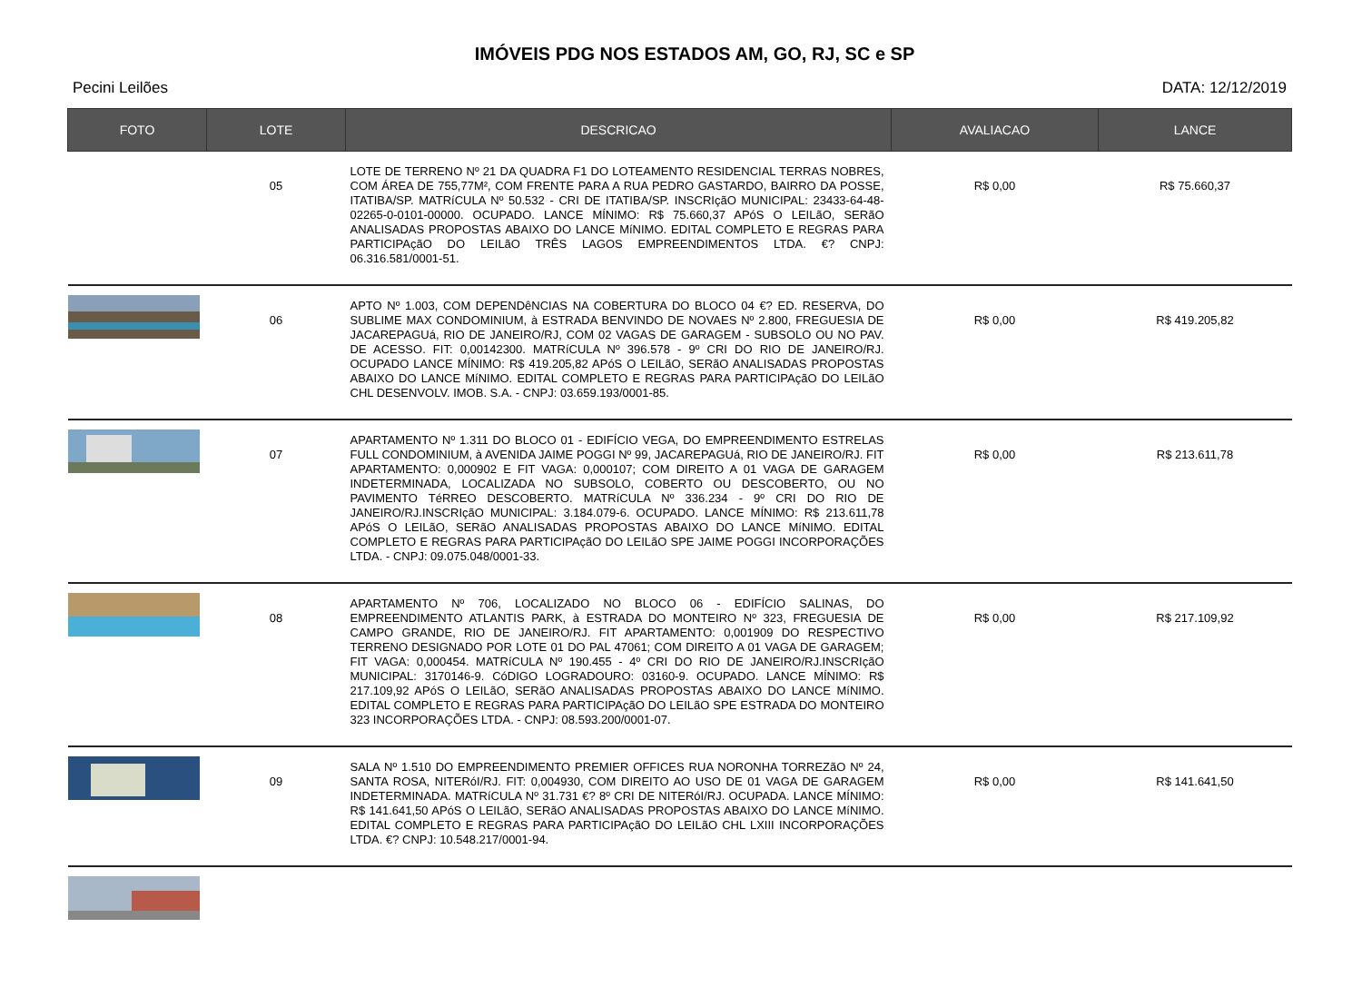IMÓVEIS PDG NOS ESTADOS AM, GO, RJ, SC e SP
Pecini Leilões DATA: 12/12/2019
| FOTO | LOTE | DESCRICAO | AVALIACAO | LANCE |
| --- | --- | --- | --- | --- |
| | 05 | LOTE DE TERRENO Nº 21 DA QUADRA F1 DO LOTEAMENTO RESIDENCIAL TERRAS NOBRES, COM ÁREA DE 755,77M², COM FRENTE PARA A RUA PEDRO GASTARDO, BAIRRO DA POSSE, ITATIBA/SP. MATRíCULA Nº 50.532 - CRI DE ITATIBA/SP. INSCRIçãO MUNICIPAL: 23433-64-48-02265-0-0101-00000. OCUPADO. LANCE MÍNIMO: R$ 75.660,37 APóS O LEILãO, SERãO ANALISADAS PROPOSTAS ABAIXO DO LANCE MíNIMO. EDITAL COMPLETO E REGRAS PARA PARTICIPAçãO DO LEILãO TRÊS LAGOS EMPREENDIMENTOS LTDA. €? CNPJ: 06.316.581/0001-51. | R$ 0,00 | R$ 75.660,37 |
| | 06 | APTO Nº 1.003, COM DEPENDêNCIAS NA COBERTURA DO BLOCO 04 €? ED. RESERVA, DO SUBLIME MAX CONDOMINIUM, à ESTRADA BENVINDO DE NOVAES Nº 2.800, FREGUESIA DE JACAREPAGUá, RIO DE JANEIRO/RJ, COM 02 VAGAS DE GARAGEM - SUBSOLO OU NO PAV. DE ACESSO. FIT: 0,00142300. MATRíCULA Nº 396.578 - 9º CRI DO RIO DE JANEIRO/RJ. OCUPADO LANCE MÍNIMO: R$ 419.205,82 APóS O LEILãO, SERãO ANALISADAS PROPOSTAS ABAIXO DO LANCE MíNIMO. EDITAL COMPLETO E REGRAS PARA PARTICIPAçãO DO LEILãO CHL DESENVOLV. IMOB. S.A. - CNPJ: 03.659.193/0001-85. | R$ 0,00 | R$ 419.205,82 |
| | 07 | APARTAMENTO Nº 1.311 DO BLOCO 01 - EDIFÍCIO VEGA, DO EMPREENDIMENTO ESTRELAS FULL CONDOMINIUM, à AVENIDA JAIME POGGI Nº 99, JACAREPAGUá, RIO DE JANEIRO/RJ. FIT APARTAMENTO: 0,000902 E FIT VAGA: 0,000107; COM DIREITO A 01 VAGA DE GARAGEM INDETERMINADA, LOCALIZADA NO SUBSOLO, COBERTO OU DESCOBERTO, OU NO PAVIMENTO TéRREO DESCOBERTO. MATRíCULA Nº 336.234 - 9º CRI DO RIO DE JANEIRO/RJ.INSCRIçãO MUNICIPAL: 3.184.079-6. OCUPADO. LANCE MÍNIMO: R$ 213.611,78 APóS O LEILãO, SERãO ANALISADAS PROPOSTAS ABAIXO DO LANCE MíNIMO. EDITAL COMPLETO E REGRAS PARA PARTICIPAçãO DO LEILãO SPE JAIME POGGI INCORPORAÇÕES LTDA. - CNPJ: 09.075.048/0001-33. | R$ 0,00 | R$ 213.611,78 |
| | 08 | APARTAMENTO Nº 706, LOCALIZADO NO BLOCO 06 - EDIFÍCIO SALINAS, DO EMPREENDIMENTO ATLANTIS PARK, à ESTRADA DO MONTEIRO Nº 323, FREGUESIA DE CAMPO GRANDE, RIO DE JANEIRO/RJ. FIT APARTAMENTO: 0,001909 DO RESPECTIVO TERRENO DESIGNADO POR LOTE 01 DO PAL 47061; COM DIREITO A 01 VAGA DE GARAGEM; FIT VAGA: 0,000454. MATRíCULA Nº 190.455 - 4º CRI DO RIO DE JANEIRO/RJ.INSCRIçãO MUNICIPAL: 3170146-9. CóDIGO LOGRADOURO: 03160-9. OCUPADO. LANCE MÍNIMO: R$ 217.109,92 APóS O LEILãO, SERãO ANALISADAS PROPOSTAS ABAIXO DO LANCE MíNIMO. EDITAL COMPLETO E REGRAS PARA PARTICIPAçãO DO LEILãO SPE ESTRADA DO MONTEIRO 323 INCORPORAÇÕES LTDA. - CNPJ: 08.593.200/0001-07. | R$ 0,00 | R$ 217.109,92 |
| | 09 | SALA Nº 1.510 DO EMPREENDIMENTO PREMIER OFFICES RUA NORONHA TORREZãO Nº 24, SANTA ROSA, NITERóI/RJ. FIT: 0,004930, COM DIREITO AO USO DE 01 VAGA DE GARAGEM INDETERMINADA. MATRíCULA Nº 31.731 €? 8º CRI DE NITERóI/RJ. OCUPADA. LANCE MÍNIMO: R$ 141.641,50 APóS O LEILãO, SERãO ANALISADAS PROPOSTAS ABAIXO DO LANCE MíNIMO. EDITAL COMPLETO E REGRAS PARA PARTICIPAçãO DO LEILãO CHL LXIII INCORPORAÇÕES LTDA. €? CNPJ: 10.548.217/0001-94. | R$ 0,00 | R$ 141.641,50 |